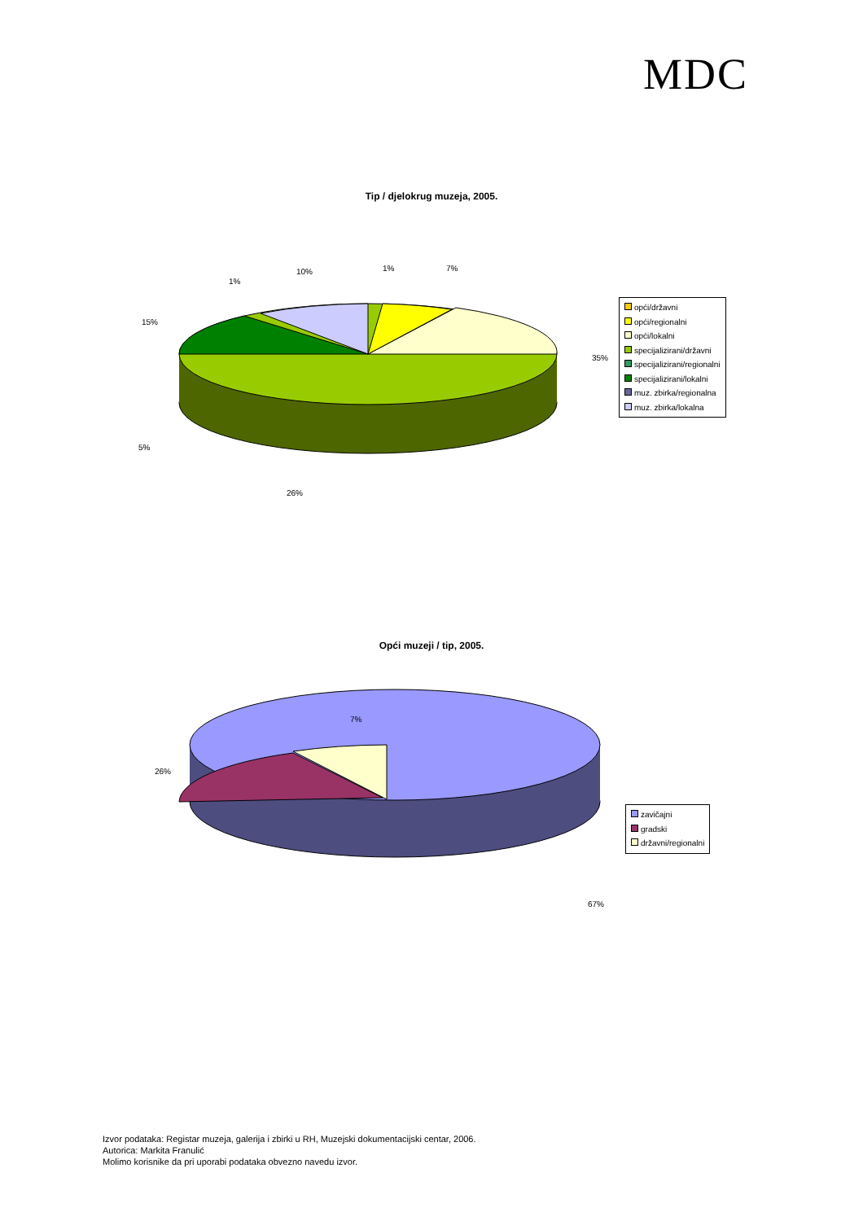MDC
Tip / djelokrug muzeja, 2005.
1% 7%
10%
1%
15%
35%
5%
26%
opći/državni
opći/regionalni
opći/lokalni
specijalizirani/državni
specijalizirani/regionalni
specijalizirani/lokalni
muz. zbirka/regionalna
muz. zbirka/lokalna
Opći muzeji / tip, 2005.
7%
26%
67%
zavičajni
gradski
državni/regionalni
Izvor podataka: Registar muzeja, galerija i zbirki u RH, Muzejski dokumentacijski centar, 2006.
Autorica: Markita Franulić
Molimo korisnike da pri uporabi podataka obvezno navedu izvor.